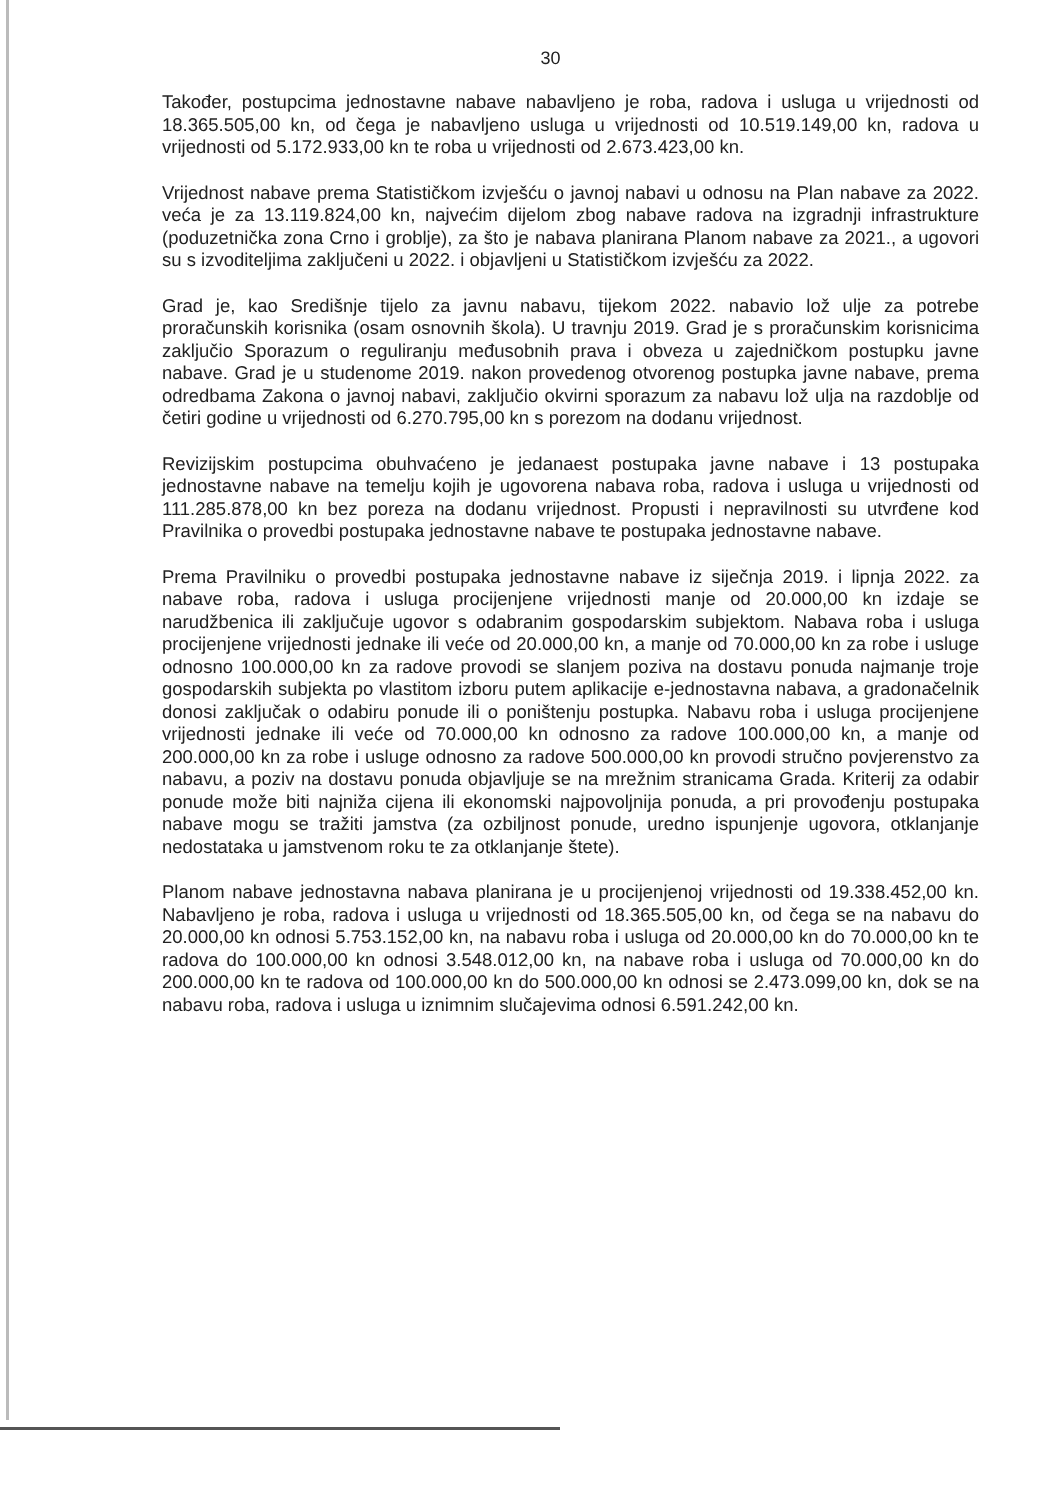30
Također, postupcima jednostavne nabave nabavljeno je roba, radova i usluga u vrijednosti od 18.365.505,00 kn, od čega je nabavljeno usluga u vrijednosti od 10.519.149,00 kn, radova u vrijednosti od 5.172.933,00 kn te roba u vrijednosti od 2.673.423,00 kn.
Vrijednost nabave prema Statističkom izvješću o javnoj nabavi u odnosu na Plan nabave za 2022. veća je za 13.119.824,00 kn, najvećim dijelom zbog nabave radova na izgradnji infrastrukture (poduzetnička zona Crno i groblje), za što je nabava planirana Planom nabave za 2021., a ugovori su s izvoditeljima zaključeni u 2022. i objavljeni u Statističkom izvješću za 2022.
Grad je, kao Središnje tijelo za javnu nabavu, tijekom 2022. nabavio lož ulje za potrebe proračunskih korisnika (osam osnovnih škola). U travnju 2019. Grad je s proračunskim korisnicima zaključio Sporazum o reguliranju međusobnih prava i obveza u zajedničkom postupku javne nabave. Grad je u studenome 2019. nakon provedenog otvorenog postupka javne nabave, prema odredbama Zakona o javnoj nabavi, zaključio okvirni sporazum za nabavu lož ulja na razdoblje od četiri godine u vrijednosti od 6.270.795,00 kn s porezom na dodanu vrijednost.
Revizijskim postupcima obuhvaćeno je jedanaest postupaka javne nabave i 13 postupaka jednostavne nabave na temelju kojih je ugovorena nabava roba, radova i usluga u vrijednosti od 111.285.878,00 kn bez poreza na dodanu vrijednost. Propusti i nepravilnosti su utvrđene kod Pravilnika o provedbi postupaka jednostavne nabave te postupaka jednostavne nabave.
Prema Pravilniku o provedbi postupaka jednostavne nabave iz siječnja 2019. i lipnja 2022. za nabave roba, radova i usluga procijenjene vrijednosti manje od 20.000,00 kn izdaje se narudžbenica ili zaključuje ugovor s odabranim gospodarskim subjektom. Nabava roba i usluga procijenjene vrijednosti jednake ili veće od 20.000,00 kn, a manje od 70.000,00 kn za robe i usluge odnosno 100.000,00 kn za radove provodi se slanjem poziva na dostavu ponuda najmanje troje gospodarskih subjekta po vlastitom izboru putem aplikacije e-jednostavna nabava, a gradonačelnik donosi zaključak o odabiru ponude ili o poništenju postupka. Nabavu roba i usluga procijenjene vrijednosti jednake ili veće od 70.000,00 kn odnosno za radove 100.000,00 kn, a manje od 200.000,00 kn za robe i usluge odnosno za radove 500.000,00 kn provodi stručno povjerenstvo za nabavu, a poziv na dostavu ponuda objavljuje se na mrežnim stranicama Grada. Kriterij za odabir ponude može biti najniža cijena ili ekonomski najpovoljnija ponuda, a pri provođenju postupaka nabave mogu se tražiti jamstva (za ozbiljnost ponude, uredno ispunjenje ugovora, otklanjanje nedostataka u jamstvenom roku te za otklanjanje štete).
Planom nabave jednostavna nabava planirana je u procijenjenoj vrijednosti od 19.338.452,00 kn. Nabavljeno je roba, radova i usluga u vrijednosti od 18.365.505,00 kn, od čega se na nabavu do 20.000,00 kn odnosi 5.753.152,00 kn, na nabavu roba i usluga od 20.000,00 kn do 70.000,00 kn te radova do 100.000,00 kn odnosi 3.548.012,00 kn, na nabave roba i usluga od 70.000,00 kn do 200.000,00 kn te radova od 100.000,00 kn do 500.000,00 kn odnosi se 2.473.099,00 kn, dok se na nabavu roba, radova i usluga u iznimnim slučajevima odnosi 6.591.242,00 kn.